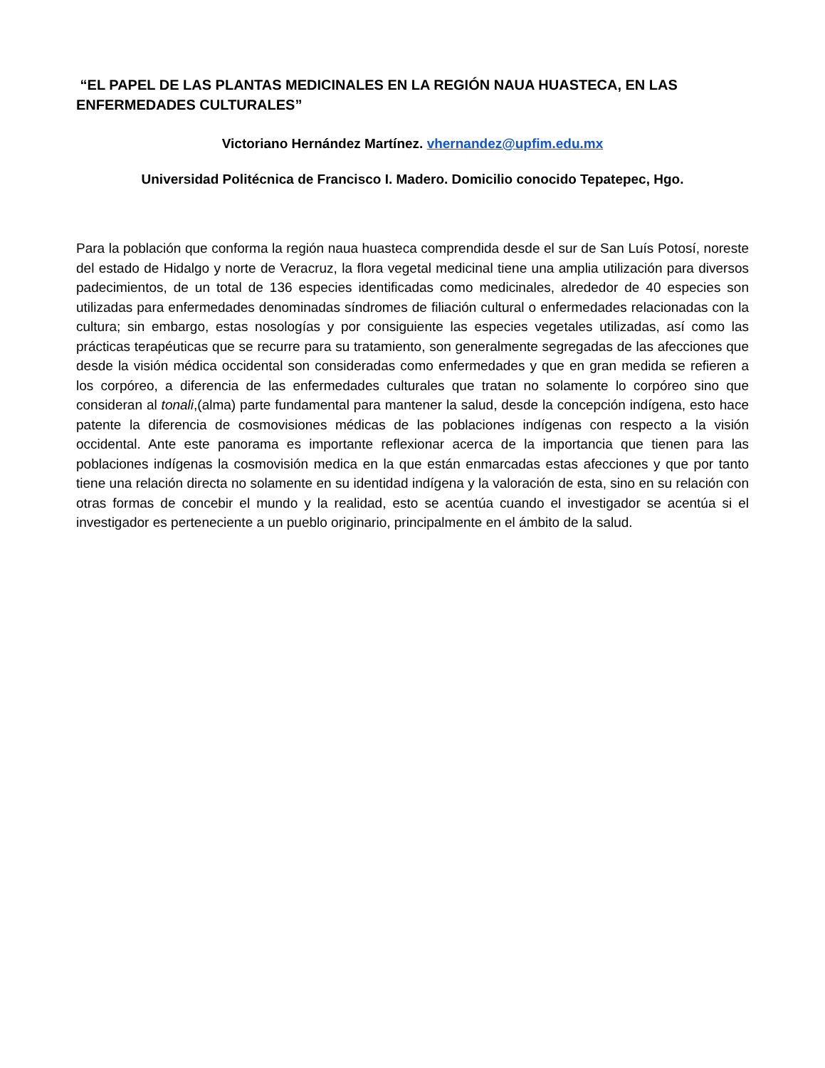“EL PAPEL DE LAS PLANTAS MEDICINALES EN LA REGIÓN NAUA HUASTECA, EN LAS ENFERMEDADES CULTURALES”
Victoriano Hernández Martínez. vhernandez@upfim.edu.mx
Universidad Politécnica de Francisco I. Madero. Domicilio conocido Tepatepec, Hgo.
Para la población que conforma la región naua huasteca comprendida desde el sur de San Luís Potosí, noreste del estado de Hidalgo y norte de Veracruz, la flora vegetal medicinal tiene una amplia utilización para diversos padecimientos, de un total de 136 especies identificadas como medicinales, alrededor de 40 especies son utilizadas para enfermedades denominadas síndromes de filiación cultural o enfermedades relacionadas con la cultura; sin embargo, estas nosologías y por consiguiente las especies vegetales utilizadas, así como las prácticas terapéuticas que se recurre para su tratamiento, son generalmente segregadas de las afecciones que desde la visión médica occidental son consideradas como enfermedades y que en gran medida se refieren a los corpóreo, a diferencia de las enfermedades culturales que tratan no solamente lo corpóreo sino que consideran al tonali,(alma) parte fundamental para mantener la salud, desde la concepción indígena, esto hace patente la diferencia de cosmovisiones médicas de las poblaciones indígenas con respecto a la visión occidental. Ante este panorama es importante reflexionar acerca de la importancia que tienen para las poblaciones indígenas la cosmovisión medica en la que están enmarcadas estas afecciones y que por tanto tiene una relación directa no solamente en su identidad indígena y la valoración de esta, sino en su relación con otras formas de concebir el mundo y la realidad, esto se acentúa cuando el investigador se acentúa si el investigador es perteneciente a un pueblo originario, principalmente en el ámbito de la salud.